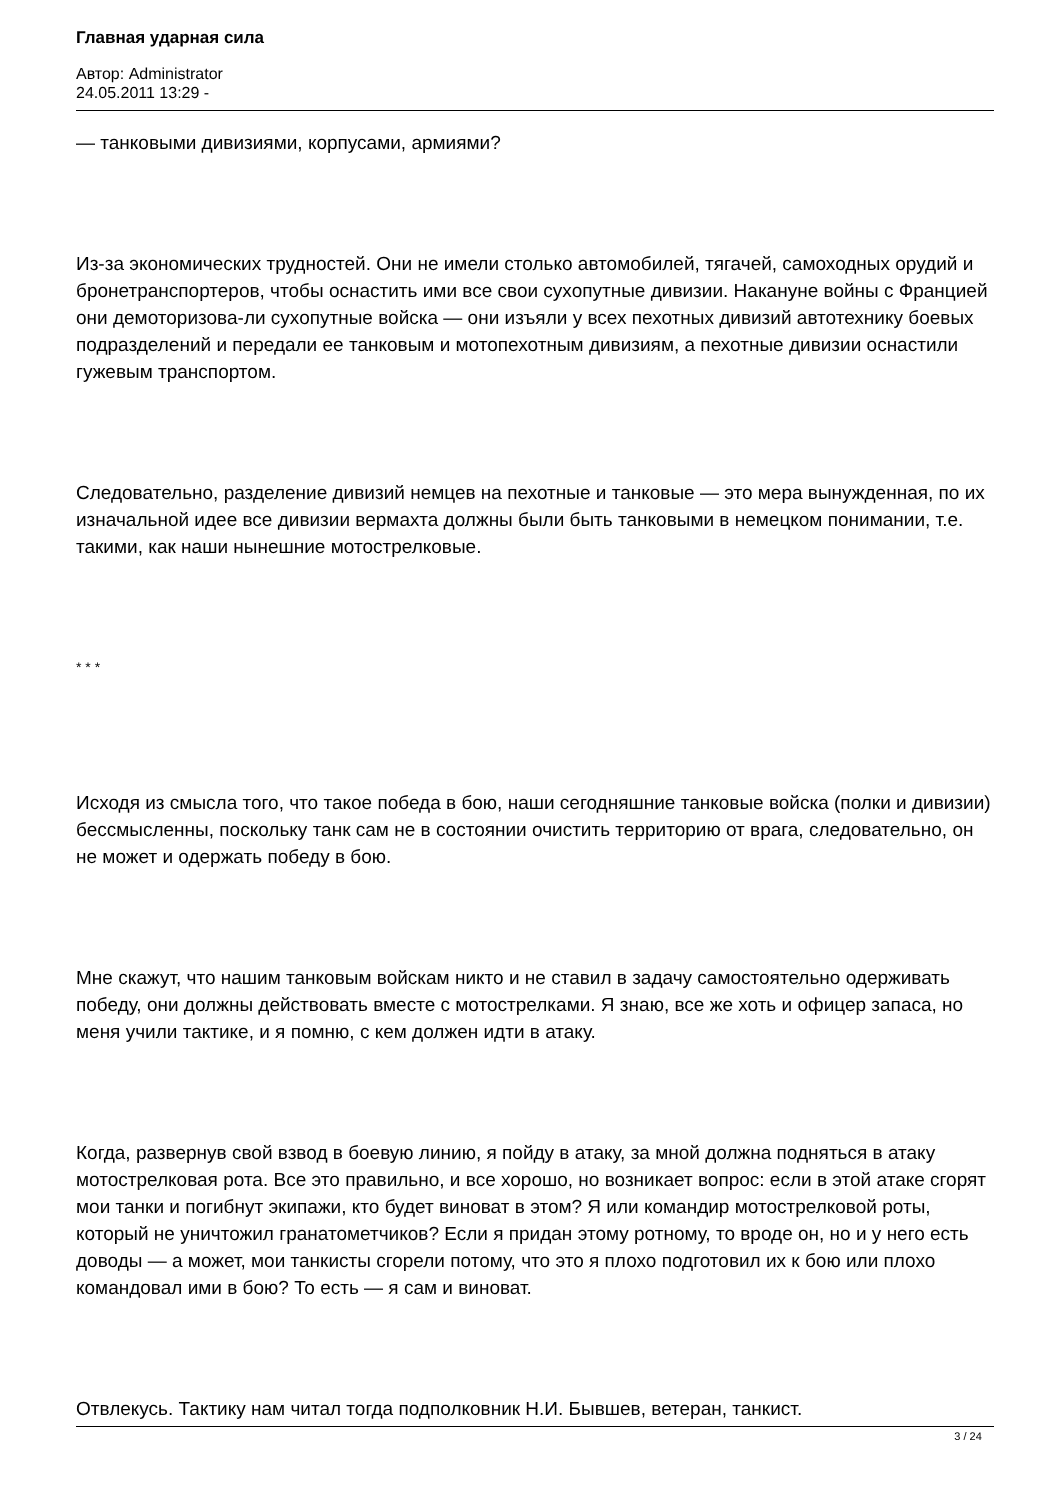Главная ударная сила
Автор: Administrator
24.05.2011 13:29 -
— танковыми дивизиями, корпусами, армиями?
Из-за экономических трудностей. Они не имели столько автомобилей, тягачей, самоходных орудий и бронетранспортеров, чтобы оснастить ими все свои сухопутные дивизии. Накануне войны с Францией они демоторизова-ли сухопутные войска — они изъяли у всех пехотных дивизий автотехнику боевых подразделений и передали ее танковым и мотопехотным дивизиям, а пехотные дивизии оснастили гужевым транспортом.
Следовательно, разделение дивизий немцев на пехотные и танковые — это мера вынужденная, по их изначальной идее все дивизии вермахта должны были быть танковыми в немецком понимании, т.е. такими, как наши нынешние мотострелковые.
* * *
Исходя из смысла того, что такое победа в бою, наши сегодняшние танковые войска (полки и дивизии) бессмысленны, поскольку танк сам не в состоянии очистить территорию от врага, следовательно, он не может и одержать победу в бою.
Мне скажут, что нашим танковым войскам никто и не ставил в задачу самостоятельно одерживать победу, они должны действовать вместе с мотострелками. Я знаю, все же хоть и офицер запаса, но меня учили тактике, и я помню, с кем должен идти в атаку.
Когда, развернув свой взвод в боевую линию, я пойду в атаку, за мной должна подняться в атаку мотострелковая рота. Все это правильно, и все хорошо, но возникает вопрос: если в этой атаке сгорят мои танки и погибнут экипажи, кто будет виноват в этом? Я или командир мотострелковой роты, который не уничтожил гранатометчиков? Если я придан этому ротному, то вроде он, но и у него есть доводы — а может, мои танкисты сгорели потому, что это я плохо подготовил их к бою или плохо командовал ими в бою? То есть — я сам и виноват.
Отвлекусь. Тактику нам читал тогда подполковник Н.И. Бывшев, ветеран, танкист.
3 / 24